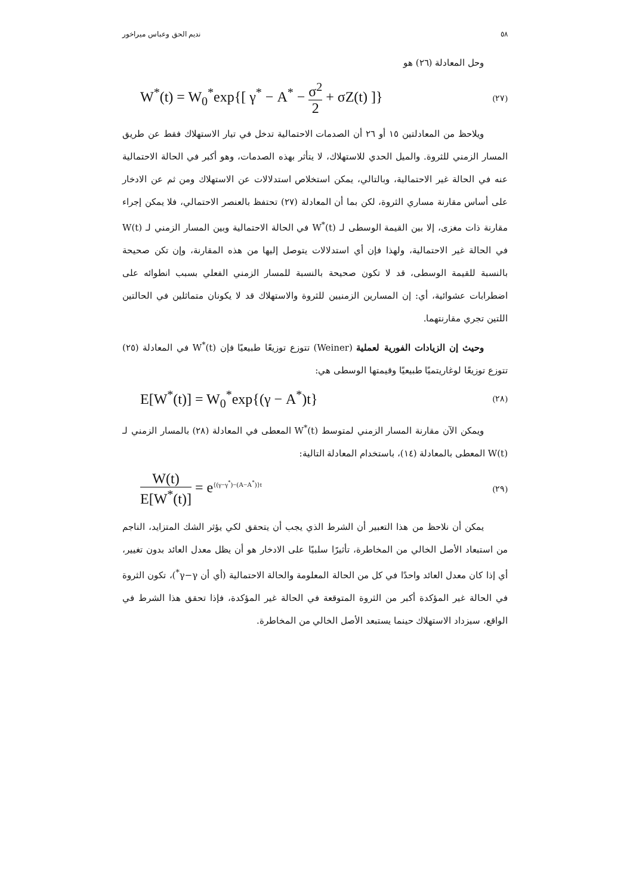٥٨ نديم الحق وعباس ميراخور
وحل المعادلة (٢٦) هو
W<sup>*</sup>(t) = W<sub>0</sub><sup>*</sup>exp{[ γ<sup>*</sup> − A<sup>*</sup> − σ<sup>2</sup> 2 + σZ(t) ]} (٢٧)
ويلاحظ من المعادلتين ١٥ أو ٢٦ أن الصدمات الاحتمالية تدخل في تيار الاستهلاك فقط عن طريق المسار الزمني للثروة. والميل الحدي للاستهلاك، لا يتأثر بهذه الصدمات، وهو أكبر في الحالة الاحتمالية عنه في الحالة غير الاحتمالية، وبالتالي، يمكن استخلاص استدلالات عن الاستهلاك ومن ثم عن الادخار على أساس مقارنة مساري الثروة، لكن بما أن المعادلة (٢٧) تحتفظ بالعنصر الاحتمالي، فلا يمكن إجراء مقارنة ذات مغزى، إلا بين القيمة الوسطى لـ W<sup>*</sup>(t) في الحالة الاحتمالية وبين المسار الزمني لـ W(t) في الحالة غير الاحتمالية، ولهذا فإن أي استدلالات يتوصل إليها من هذه المقارنة، وإن تكن صحيحة بالنسبة للقيمة الوسطى، قد لا تكون صحيحة بالنسبة للمسار الزمني الفعلي بسبب انطوائه على اضطرابات عشوائية، أي: إن المسارين الزمنيين للثروة والاستهلاك قد لا يكونان متماثلين في الحالتين اللتين تجري مقارنتهما.
وحيث إن الزيادات الفورية لعملية (Weiner) تتوزع توزيعًا طبيعيًا فإن W<sup>*</sup>(t) في المعادلة (٢٥) تتوزع توزيعًا لوغاريتميًا طبيعيًا وقيمتها الوسطى هي:
E[W<sup>*</sup>(t)] = W<sub>0</sub><sup>*</sup>exp{(γ − A<sup>*</sup>)t} (٢٨)
ويمكن الآن مقارنة المسار الزمني لمتوسط W<sup>*</sup>(t) المعطى في المعادلة (٢٨) بالمسار الزمني لـ W(t) المعطى بالمعادلة (١٤)، باستخدام المعادلة التالية:
W(t) E[W<sup>*</sup>(t)] = e<sup>{(γ−γ<sup>*</sup>)−(A−A<sup>*</sup>)}t</sup> (٢٩)
يمكن أن نلاحظ من هذا التعبير أن الشرط الذي يجب أن يتحقق لكي يؤثر الشك المتزايد، الناجم من استبعاد الأصل الخالي من المخاطرة، تأثيرًا سلبيًا على الادخار هو أن يظل معدل العائد بدون تغيير، أي إذا كان معدل العائد واحدًا في كل من الحالة المعلومة والحالة الاحتمالية (أي أن γ−γ<sup>*</sup>)، تكون الثروة في الحالة غير المؤكدة أكبر من الثروة المتوقعة في الحالة غير المؤكدة، فإذا تحقق هذا الشرط في الواقع، سيزداد الاستهلاك حينما يستبعد الأصل الخالي من المخاطرة.